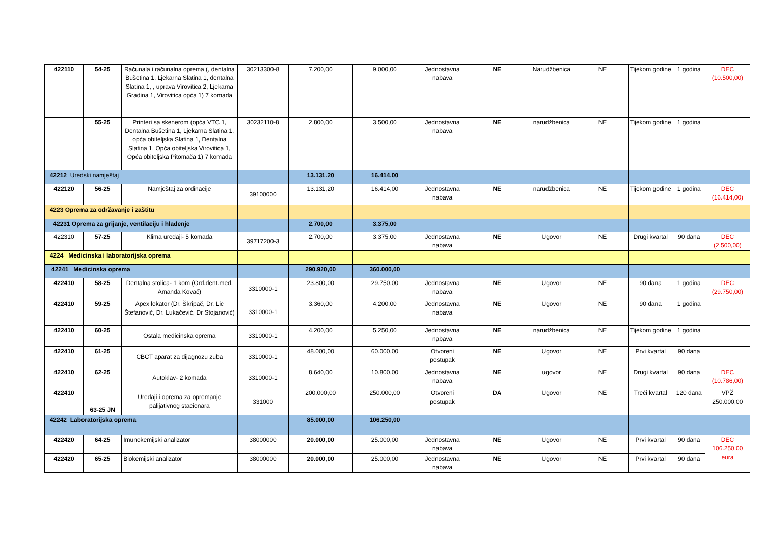| 422110 | 54-25 | Računala i računalna oprema (, dentalna Bušetina 1, Ljekarna Slatina 1, dentalna Slatina 1, , uprava Virovitica 2, Ljekarna Gradina 1, Virovitica opća 1) 7 komada | 30213300-8 | 7.200,00 | 9.000,00 | Jednostavna nabava | NE | Narudžbenica | NE | Tijekom godine | 1 godina | DEC (10.500,00) |
| | 55-25 | Printeri sa skenerom (opća VTC 1, Dentalna Bušetina 1, Ljekarna Slatina 1, opća obiteljska Slatina 1, Dentalna Slatina 1, Opća obiteljska Virovitica 1, Opća obiteljska Pitomača 1) 7 komada | 30232110-8 | 2.800,00 | 3.500,00 | Jednostavna nabava | NE | narudžbenica | NE | Tijekom godine | 1 godina | |
| 42212 Uredski namještaj | | | | 13.131.20 | 16.414,00 | | | | | | | |
| 422120 | 56-25 | Namještaj za ordinacije | 39100000 | 13.131,20 | 16.414,00 | Jednostavna nabava | NE | narudžbenica | NE | Tijekom godine | 1 godina | DEC (16.414,00) |
| 4223 Oprema za održavanje i zaštitu | | | | | | | | | | | | |
| 42231 Oprema za grijanje, ventilaciju i hlađenje | | | | 2.700,00 | 3.375,00 | | | | | | | |
| 422310 | 57-25 | Klima uređaji- 5 komada | 39717200-3 | 2.700,00 | 3.375,00 | Jednostavna nabava | NE | Ugovor | NE | Drugi kvartal | 90 dana | DEC (2.500,00) |
| 4224 Medicinska i laboratorijska oprema | | | | | | | | | | | | |
| 42241 Medicinska oprema | | | | 290.920,00 | 360.000,00 | | | | | | | |
| 422410 | 58-25 | Dentalna stolica- 1 kom (Ord.dent.med. Amanda Kovač) | 3310000-1 | 23.800,00 | 29.750,00 | Jednostavna nabava | NE | Ugovor | NE | 90 dana | 1 godina | DEC (29.750,00) |
| 422410 | 59-25 | Apex lokator (Dr. Škripač, Dr. Lic Štefanović, Dr. Lukačević, Dr Stojanović) | 3310000-1 | 3.360,00 | 4.200,00 | Jednostavna nabava | NE | Ugovor | NE | 90 dana | 1 godina | |
| 422410 | 60-25 | Ostala medicinska oprema | 3310000-1 | 4.200,00 | 5.250,00 | Jednostavna nabava | NE | narudžbenica | NE | Tijekom godine | 1 godina | |
| 422410 | 61-25 | CBCT aparat za dijagnozu zuba | 3310000-1 | 48.000,00 | 60.000,00 | Otvoreni postupak | NE | Ugovor | NE | Prvi kvartal | 90 dana | |
| 422410 | 62-25 | Autoklav- 2 komada | 3310000-1 | 8.640,00 | 10.800,00 | Jednostavna nabava | NE | ugovor | NE | Drugi kvartal | 90 dana | DEC (10.786,00) |
| 422410 | 63-25 JN | Uređaji i oprema za opremanje palijativnog stacionara | 331000 | 200.000,00 | 250.000,00 | Otvoreni postupak | DA | Ugovor | NE | Treći kvartal | 120 dana | VPŽ 250.000,00 |
| 42242 Laboratorijska oprema | | | | 85.000,00 | 106.250,00 | | | | | | | |
| 422420 | 64-25 | Imunokemijski analizator | 38000000 | 20.000,00 | 25.000,00 | Jednostavna nabava | NE | Ugovor | NE | Prvi kvartal | 90 dana | DEC 106.250,00 eura |
| 422420 | 65-25 | Biokemijski analizator | 38000000 | 20.000,00 | 25.000,00 | Jednostavna nabava | NE | Ugovor | NE | Prvi kvartal | 90 dana | |